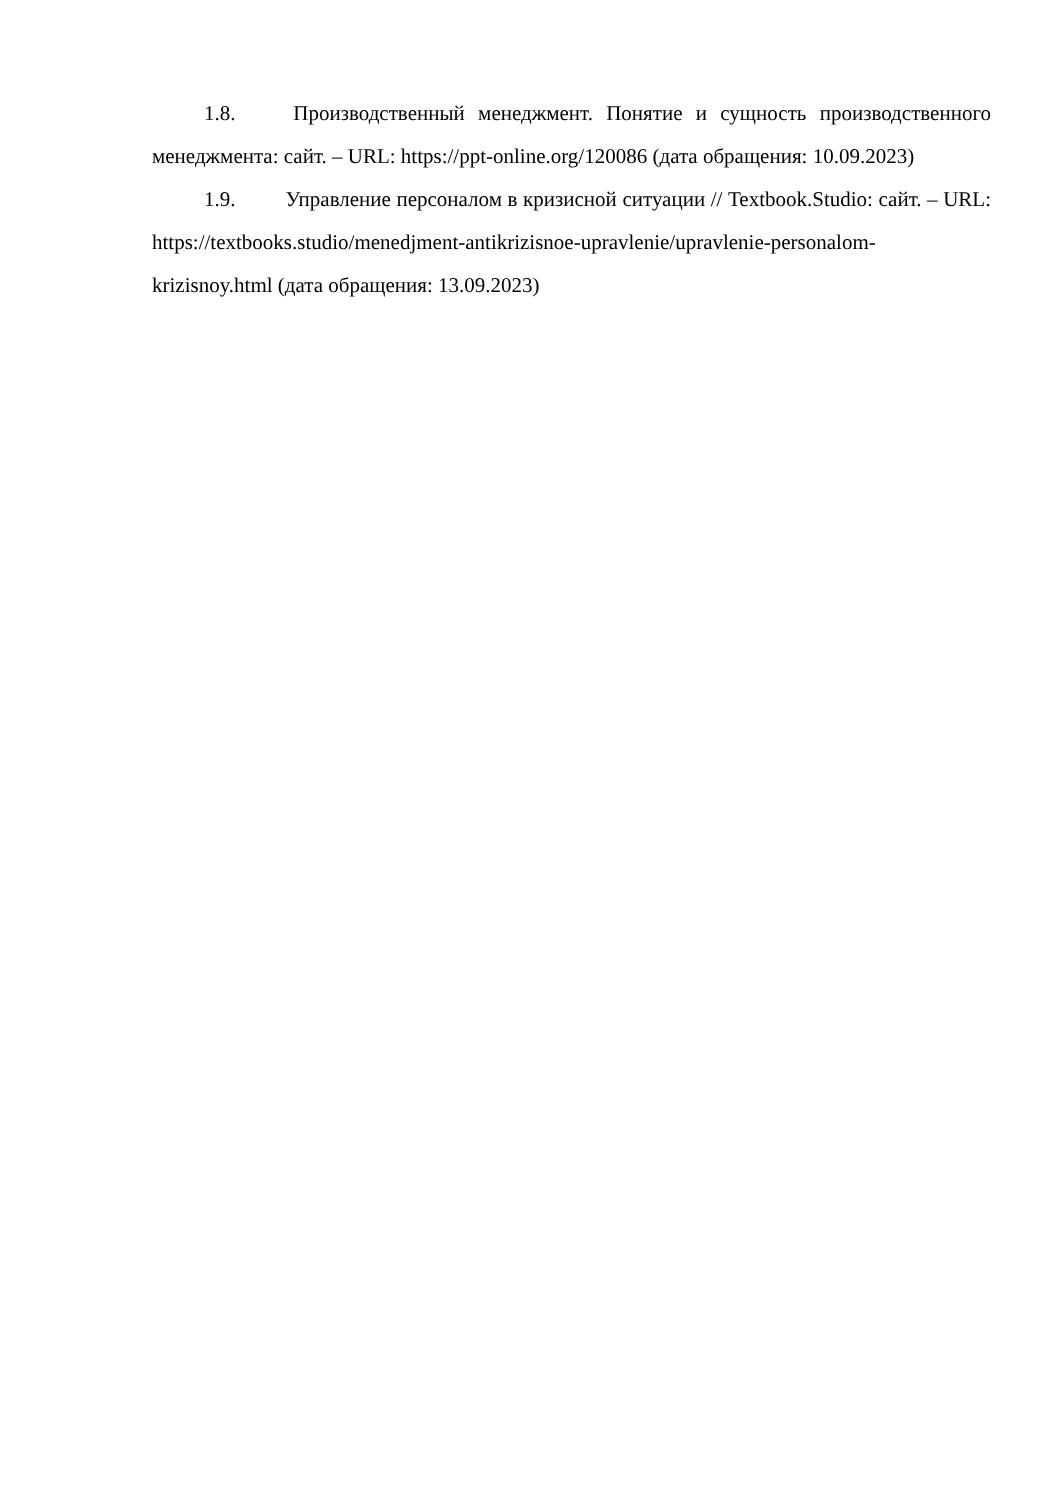1.8. Производственный менеджмент. Понятие и сущность производственного менеджмента: сайт. – URL: https://ppt-online.org/120086 (дата обращения: 10.09.2023)
1.9. Управление персоналом в кризисной ситуации // Textbook.Studio: сайт. – URL: https://textbooks.studio/menedjment-antikrizisnoe-upravlenie/upravlenie-personalom-krizisnoy.html (дата обращения: 13.09.2023)